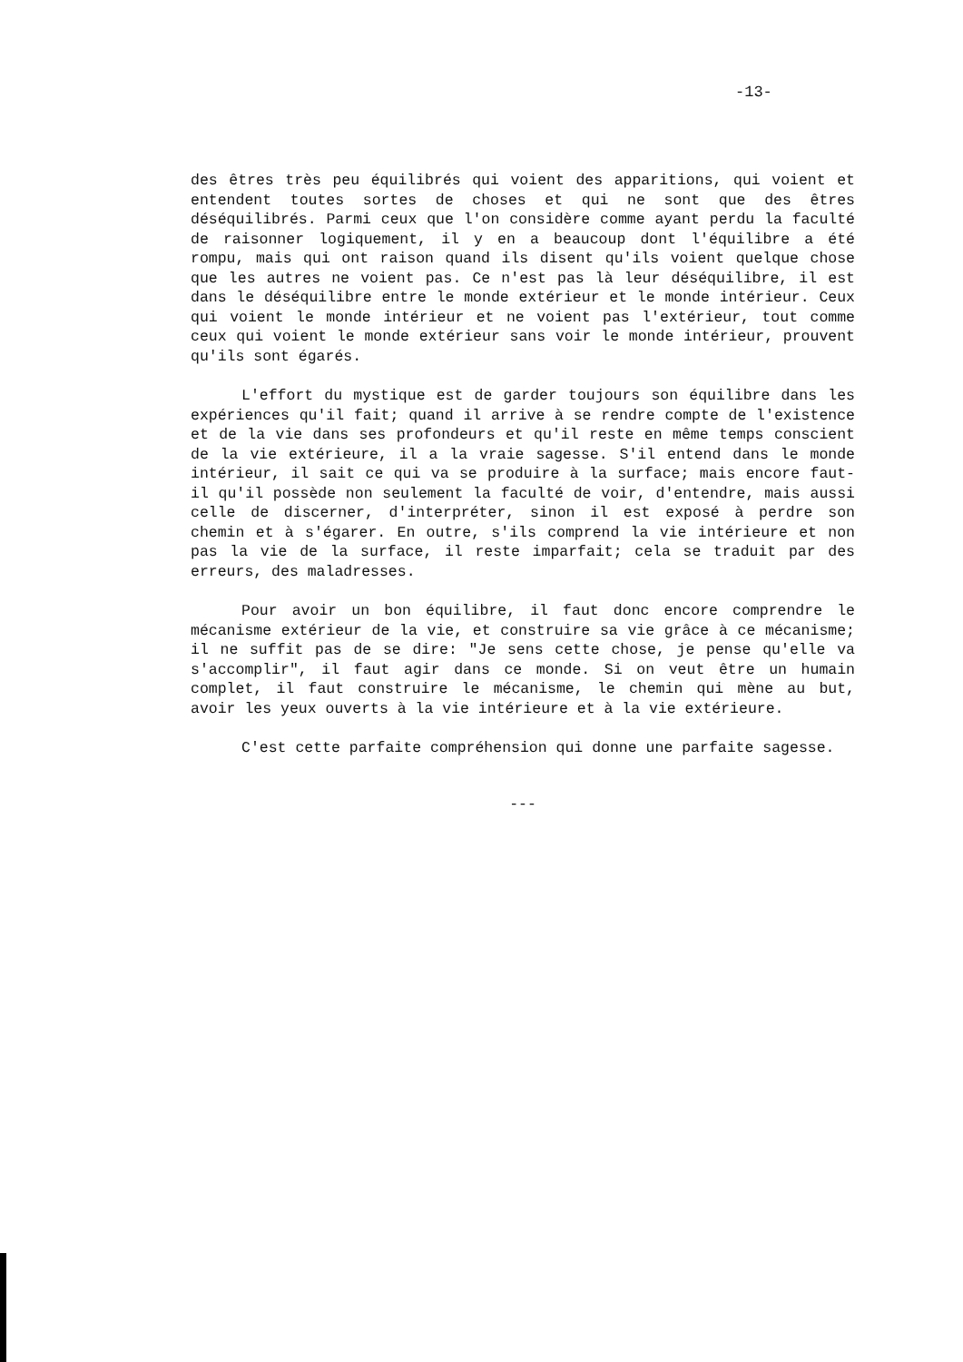-13-
des êtres très peu équilibrés qui voient des apparitions, qui voient et entendent toutes sortes de choses et qui ne sont que des êtres déséquilibrés. Parmi ceux que l'on considère comme ayant perdu la faculté de raisonner logiquement, il y en a beaucoup dont l'équilibre a été rompu, mais qui ont raison quand ils disent qu'ils voient quelque chose que les autres ne voient pas. Ce n'est pas là leur déséquilibre, il est dans le déséquilibre entre le monde extérieur et le monde intérieur. Ceux qui voient le monde intérieur et ne voient pas l'extérieur, tout comme ceux qui voient le monde extérieur sans voir le monde intérieur, prouvent qu'ils sont égarés.
L'effort du mystique est de garder toujours son équilibre dans les expériences qu'il fait; quand il arrive à se rendre compte de l'existence et de la vie dans ses profondeurs et qu'il reste en même temps conscient de la vie extérieure, il a la vraie sagesse. S'il entend dans le monde intérieur, il sait ce qui va se produire à la surface; mais encore faut-il qu'il possède non seulement la faculté de voir, d'entendre, mais aussi celle de discerner, d'interpréter, sinon il est exposé à perdre son chemin et à s'égarer. En outre, s'ils comprend la vie intérieure et non pas la vie de la surface, il reste imparfait; cela se traduit par des erreurs, des maladresses.
Pour avoir un bon équilibre, il faut donc encore comprendre le mécanisme extérieur de la vie, et construire sa vie grâce à ce mécanisme; il ne suffit pas de se dire: "Je sens cette chose, je pense qu'elle va s'accomplir", il faut agir dans ce monde. Si on veut être un humain complet, il faut construire le mécanisme, le chemin qui mène au but, avoir les yeux ouverts à la vie intérieure et à la vie extérieure.
C'est cette parfaite compréhension qui donne une parfaite sagesse.
---